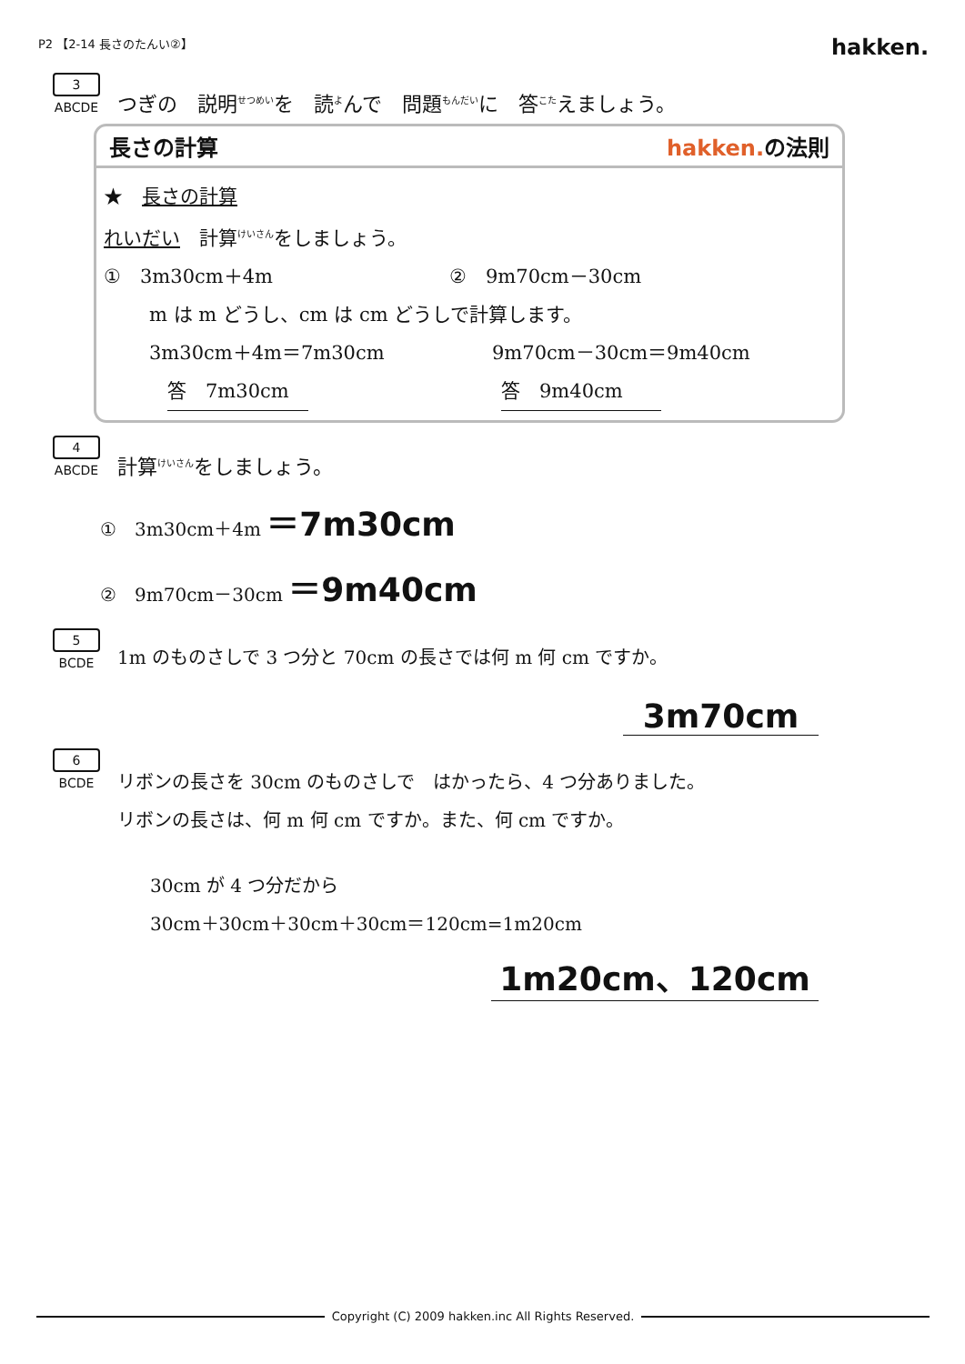P2 【2-14 長さのたんい②】 hakken.
3
ABCDE
つぎの　説明<sup>せつめい</sup>を　読<sup>よ</sup>んで　問題<sup>もんだい</sup>に　答<sup>こた</sup>えましょう。
長さの計算 hakken. の法則
★　長さの計算
れいだい　計算<sup>けいさん</sup>をしましょう。
①　3m30cm＋4m ②　9m70cm－30cm
m は m どうし、cm は cm どうしで計算します。
3m30cm＋4m＝7m30cm 9m70cm－30cm＝9m40cm
答　7m30cm　 答　9m40cm　　
4
ABCDE
計算<sup>けいさん</sup>をしましょう。
①　3m30cm＋4m ＝7m30cm
②　9m70cm－30cm ＝9m40cm
5
BCDE
1m のものさしで 3 つ分と 70cm の長さでは何 m 何 cm ですか。
3m70cm
6
BCDE
リボンの長さを 30cm のものさしで　はかったら、4 つ分ありました。
リボンの長さは、何 m 何 cm ですか。また、何 cm ですか。
30cm が 4 つ分だから
30cm＋30cm＋30cm＋30cm＝120cm=1m20cm
1m20cm、120cm
Copyright (C) 2009 hakken.inc All Rights Reserved.